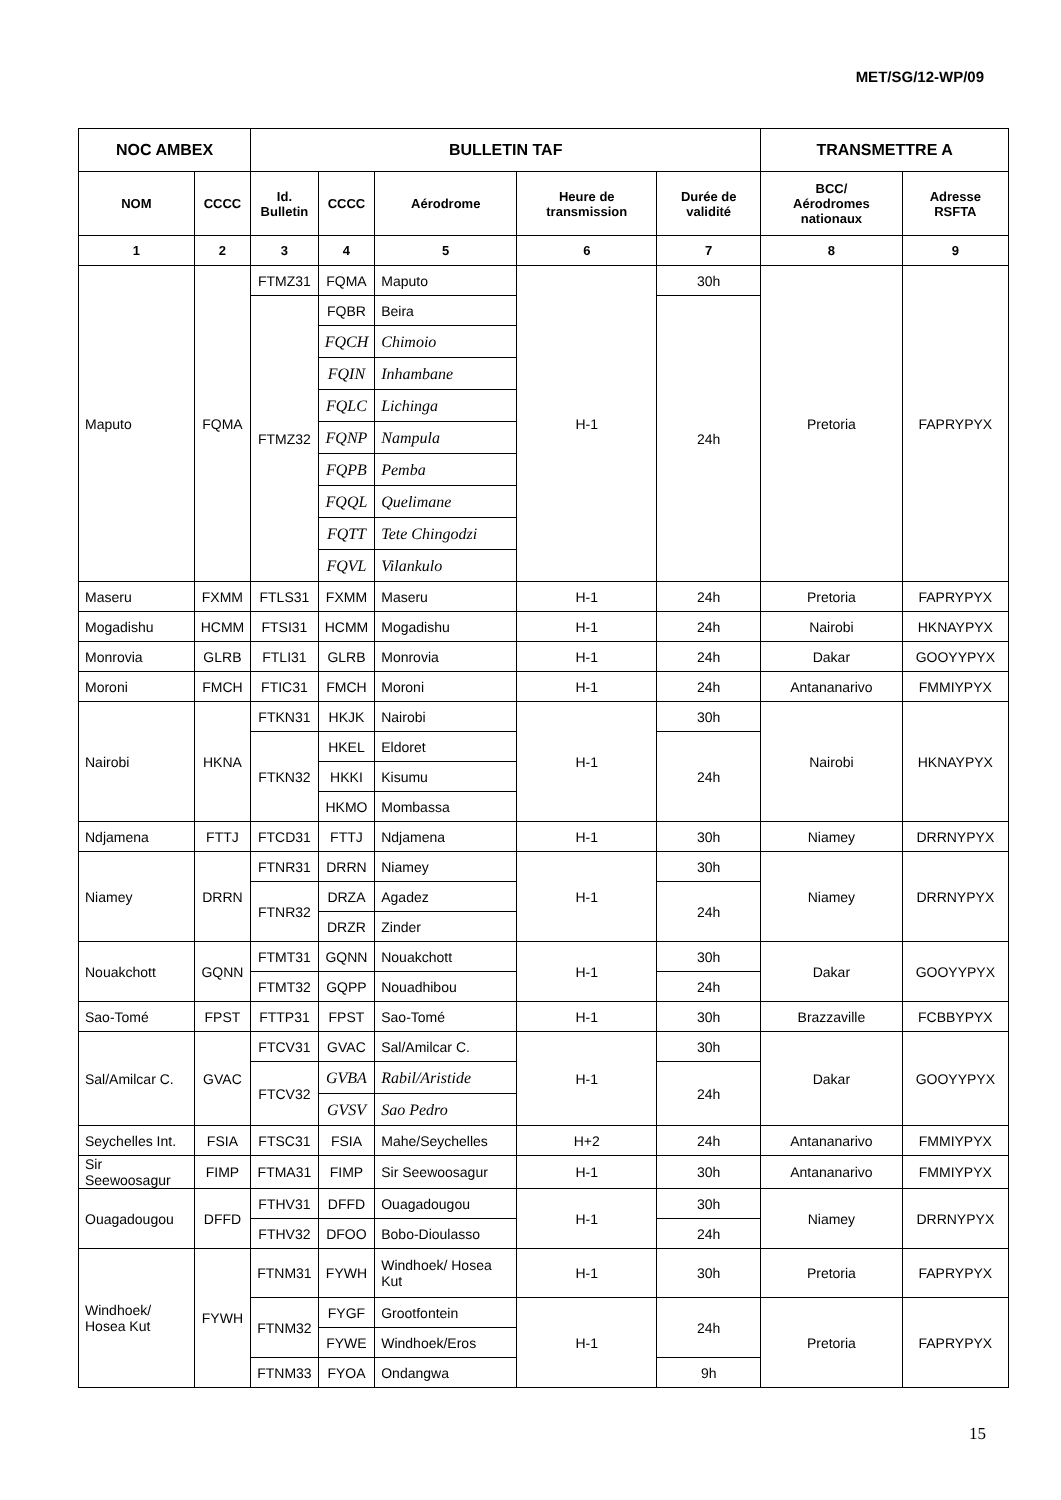MET/SG/12-WP/09
| NOC AMBEX | | BULLETIN TAF | | | | | TRANSMETTRE A | |
| --- | --- | --- | --- | --- | --- | --- | --- | --- |
| NOM | CCCC | Id. Bulletin | CCCC | Aérodrome | Heure de transmission | Durée de validité | BCC/ Aérodromes nationaux | Adresse RSFTA |
| 1 | 2 | 3 | 4 | 5 | 6 | 7 | 8 | 9 |
| Maputo | FQMA | FTMZ31 | FQMA | Maputo | H-1 | 30h | Pretoria | FAPRYPYX |
| | | FTMZ32 | FQBR | Beira | | 24h | | |
| | | | FQCH | Chimoio | | | | |
| | | | FQIN | Inhambane | | | | |
| | | | FQLC | Lichinga | | | | |
| | | | FQNP | Nampula | | | | |
| | | | FQPB | Pemba | | | | |
| | | | FQQL | Quelimane | | | | |
| | | | FQTT | Tete Chingodzi | | | | |
| | | | FQVL | Vilankulo | | | | |
| Maseru | FXMM | FTLS31 | FXMM | Maseru | H-1 | 24h | Pretoria | FAPRYPYX |
| Mogadishu | HCMM | FTSI31 | HCMM | Mogadishu | H-1 | 24h | Nairobi | HKNAYPYX |
| Monrovia | GLRB | FTLI31 | GLRB | Monrovia | H-1 | 24h | Dakar | GOOYYPYX |
| Moroni | FMCH | FTIC31 | FMCH | Moroni | H-1 | 24h | Antananarivo | FMMIYPYX |
| Nairobi | HKNA | FTKN31 | HKJK | Nairobi | H-1 | 30h | Nairobi | HKNAYPYX |
| | | FTKN32 | HKEL | Eldoret | | 24h | | |
| | | | HKKI | Kisumu | | | | |
| | | | HKMO | Mombassa | | | | |
| Ndjamena | FTTJ | FTCD31 | FTTJ | Ndjamena | H-1 | 30h | Niamey | DRRNYPYX |
| Niamey | DRRN | FTNR31 | DRRN | Niamey | H-1 | 30h | Niamey | DRRNYPYX |
| | | FTNR32 | DRZA | Agadez | | 24h | | |
| | | | DRZR | Zinder | | | | |
| Nouakchott | GQNN | FTMT31 | GQNN | Nouakchott | H-1 | 30h | Dakar | GOOYYPYX |
| | | FTMT32 | GQPP | Nouadhibou | | 24h | | |
| Sao-Tomé | FPST | FTTP31 | FPST | Sao-Tomé | H-1 | 30h | Brazzaville | FCBBYPYX |
| Sal/Amilcar C. | GVAC | FTCV31 | GVAC | Sal/Amilcar C. | H-1 | 30h | Dakar | GOOYYPYX |
| | | FTCV32 | GVBA | Rabil/Aristide | | 24h | | |
| | | | GVSV | Sao Pedro | | | | |
| Seychelles Int. | FSIA | FTSC31 | FSIA | Mahe/Seychelles | H+2 | 24h | Antananarivo | FMMIYPYX |
| Sir Seewoosagur | FIMP | FTMA31 | FIMP | Sir Seewoosagur | H-1 | 30h | Antananarivo | FMMIYPYX |
| Ouagadougou | DFFD | FTHV31 | DFFD | Ouagadougou | H-1 | 30h | Niamey | DRRNYPYX |
| | | FTHV32 | DFOO | Bobo-Dioulasso | | 24h | | |
| Windhoek/ Hosea Kut | FYWH | FTNM31 | FYWH | Windhoek/ Hosea Kut | H-1 | 30h | Pretoria | FAPRYPYX |
| | | FTNM32 | FYGF | Grootfontein | H-1 | 24h | Pretoria | FAPRYPYX |
| | | | FYWE | Windhoek/Eros | | | | |
| | | FTNM33 | FYOA | Ondangwa | | 9h | | |
15